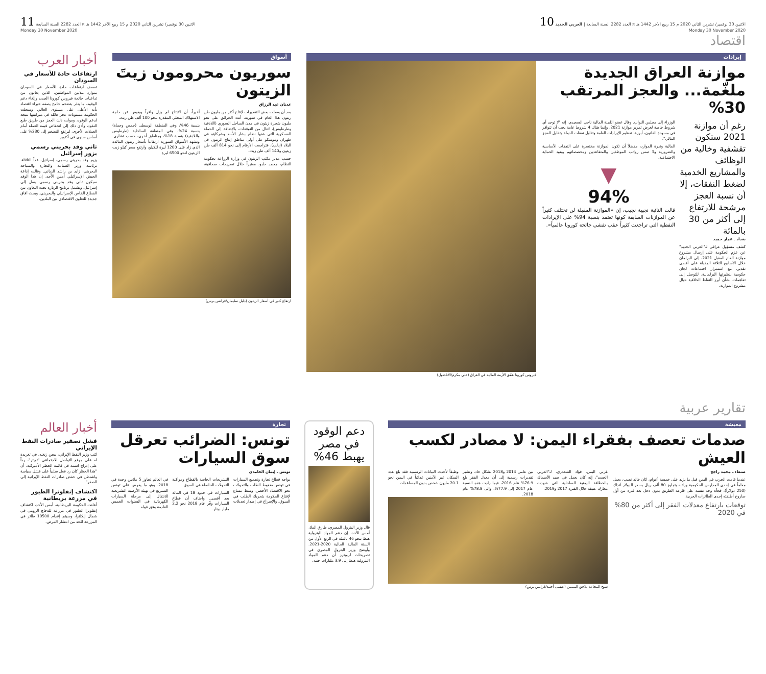11 الاثنين 30 نوفمبر/ تشرين الثاني 2020 م 15 ربيع الآخر 1442 هـ ¤ العدد 2282 السنة السابعة
Monday 30 November 2020
الاثنين 30 نوفمبر/ تشرين الثاني 2020 م 15 ربيع الآخر 1442 هـ ¤ العدد 2282 السنة السابعة | العربي الجديد 10
Monday 30 November 2020
اقتصاد
أخبار العرب
ارتفاعات حادة للأسعار في السودان
تعصف ارتفاعات حادة للأسعار في السودان بموارد ملايين المواطنين، الذين يعانون من تداعيات جائحة فيروس كورونا الجديد وإلغاء دعم الوقود، ما ينذر بتضخم جامح يصفه خبراء اقتصاد بأنه الأعلى على مستوى العالم. وسجلت الحكومة مستويات عجز هائلة في ميزانيتها نتيجة لدعم الوقود، ومولت ذلك العجز من طريق طبع النقود، وأدى ذلك إلى انخفاض قيمة العملة أمام العملات الأخرى، ليرتفع التضخم إلى 230% على أساس سنوي في أكتوبر.
ثاني وفد بحريني رسمي يزور إسرائيل
يزور وفد بحريني رسمي، إسرائيل، غداً الثلاثاء، برئاسة وزير الصناعة والتجارة والسياحة البحريني، زايد بن راشد الزياني. وقالت إذاعة الجيش الإسرائيلي أمس الأحد، إن هذا الوفد سيكون ثاني وفد بحريني رسمي يصل إلى إسرائيل. ويشمل برنامج الزيارة بحث التعاون بين القطاع الخاص الإسرائيلي والبحريني، وبحث آفاق جديدة للتعاون الاقتصادي بين البلدين.
أسواق
سوريون محرومون زيتَ الزيتون
عدنان عبد الرزاق
بعد أن وصلت بعض التقديرات لإنتاج أكثر من مليون طن زيتون هذا العام في سورية، أتت الحرائق على نحو مليون شجرة زيتون في مدن الساحل السوري (اللاذقية وطرطوس)، لتنال من التوقعات، بالإضافة إلى الحملة العسكرية التي شنها نظام بشار الأسد وشركاؤه في طهران وموسكو على أولى مناطق إنتاج الزيتون في البلاد (إدلب)، فتراجعت الأرقام إلى نحو 814 ألف طن زيتون و140 ألف طن زيت.
حسب مدير مكتب الزيتون في وزارة الزراعة بحكومة النظام، محمد حابو، معتبراً خلال تصريحات صحافية، أخيراً، أن الإنتاج لم يزل وافراً ويفيض عن حاجة الاستهلاك المحلي المقدرة بنحو 100 ألف طن زيت.
بنسبة 46%، وفي المنطقة الوسطى (حمص وحماة) بنسبة 24%، وفي المنطقة الساحلية (طرطوس واللاذقية) بنسبة 18%، ومناطق أخرى، حسب تشاري. وتشهد الأسواق السورية ارتفاعاً بأسعار زيتون المائدة الذي زاد على 1200 ليرة للكيلو، وارتفع سعر كيلو زيت الزيتون لنحو 6500 ليرة.
ارتفاع كبير في أسعار الزيتون (دليل سليمان/فرانس برس)
إيرادات
موازنة العراق الجديدة ملغّمة... والعجز المرتقب 30%
رغم أن موازنة 2021 ستكون تقشفية وخالية من الوظائف والمشاريع الخدمية لضغط النفقات، إلا أن نسبة العجز مرشحة للارتفاع إلى أكثر من 30 بالمائة
بغداد ـ عمار حميد
كشف مسؤول عراقي لـ"العربي الجديد" عن عزم الحكومة على إرسال مشروع موازنة العام المقبل 2021، إلى البرلمان خلال الأسابيع الثلاثة المقبلة على أقصى تقدير، مع استمرار اجتماعات لجان حكومية بنظيرتها البرلمانية، للتوصل إلى تفاهمات بشأن أبرز النقاط الخلافية حيال مشروع الموازنة.
الوزراء إلى مجلس النواب. وقال عضو اللجنة المالية ناجي السعيدي، إنه "لا توجد أي شروط خاصة لغرض تمرير موازنة 2021، وإنما هناك 4 شروط عامة يجب أن تتوافر في مسودة القانون، أبرزها تعظيم الإيرادات العامة وتقليل نفقات الدولة وتقليل العجز المالي".
المالية وندرة الموارد، مفضلاً أن تكون الموازنة مختصرة على النفقات الأساسية والضرورية ولا تمس رواتب الموظفين والمتقاعدين ومخصصاتهم وبنود الحماية الاجتماعية.
▼
94%
قالت النائبة نجيبة نجيب، إن «الموازنة المقبلة لن تختلف كثيراً عن الموازنات السابقة كونها تعتمد بنسبة 94% على الإيرادات النفطية التي تراجعت كثيراً عقب تفشي جائحة كورونا عالمياً».
فيروس كورونا عمّق الأزمة المالية في العراق (علي مكرم/الأناضول)
تقارير عربية
أخبار العالم
فشل تصفير صادرات النفط الإيراني
كتب وزير النفط الإيراني، بيجن زنغنه، في تغريدة له على موقع التواصل الاجتماعي "تويتر"، رداً على إدراج اسمه في قائمة الحظر الأميركية، أن "هذا الحظر كان رد فعل سلبياً على فشل سياسة واشنطن في خفض صادرات النفط الإيرانية إلى الصفر".
اكتشاف إنفلونزا الطيور في مزرعة بريطانية
أعلنت الحكومة البريطانية، أمس الأحد، اكتشاف إنفلونزا الطيور في مزرعة للدجاج الرومي في شمال إنكلترا، وسيتم إعدام 10500 طائر في المزرعة للحد من انتشار المرض.
تجارة
تونس: الضرائب تعرقل سوق السيارات
تونس ـ إيمان الحامدي
يواجه قطاع تجارة وتجميع السيارات في تونس ضغوط الطلب والتحولات نحو الاقتصاد الأخضر، وسط مساع لإقناع الحكومة بتحريك الطلب في السوق، والإسراع في إصدار تعديلات التشريعات الخاصة بالقطاع ومواكبة التحولات الحاصلة في السوق.
السيارات في حدود 18 في المائة بعد أقصى. واضاف أن قطاع السيارات وفّر عام 2018 نحو 2.2 مليار دينار.
في العالم تجاوز 5 ملايين وحدة في 2018، وهو ما يفرض على تونس التسريع في تهيئة الأرضية التشريعية للانتقال إلى مرحلة السيارات الكهربائية في السنوات الخمس القادمة وفق قوله.
دعم الوقود في مصر يهبط 46%
قال وزير البترول المصري، طارق الملا، أمس الأحد، إن دعم المواد البترولية هبط بنحو 46 بالمئة في الربع الأول من السنة المالية الحالية 2020-2021. وأوضح وزير البترول المصري في تصريحات لرويترز أن دعم المواد البترولية هبط إلى 3.9 مليارات جنيه.
معيشة
صدمات تعصف بفقراء اليمن: لا مصادر لكسب العيش
صنعاء ـ محمد راجح
عندما قامت الحرب في اليمن قبل ما يزيد على خمسة أعوام، كان خالد نجيب، يعمل معلماً في إحدى المدارس الحكومية وراتبه يتجاوز 80 ألف ريال بسعر الدولار آنذاك (250 دولاراً). فجأة وجد نفسه على قارعة الطريق بدون دخل بعد فترة من أول صاروخ أطلقته إحدى الطائرات الحربية.
توقعات بارتفاع معدلات الفقر إلى أكثر من 80% في 2020
غربي اليمن، فؤاد الشغدري، لـ"العربي الجديد"، إنه كان يعمل في صيد الأسماك بالخطافة اليمنية الساحلية التي شهدت معارك عنيفة خلال الفترة 2017 و2019.
بين عامي 2014 و2018 بشكل حاد. وتشير تقديرات رسمية إلى أن معدل الفقر بلغ 76.9% عام 2016، فيما زادت هذه النسبة عام 2017 إلى 77.9%، وإلى 78.8% عام 2018.
وطبقاً لأحدث البيانات الرسمية فقد بلغ عدد السكان غير الآمنين غذائياً في اليمن نحو 20.1 مليون شخص بدون المساعدات.
شبح المجاعة يلاحق اليمنيين (عيسى أحمد/فرانس برس)